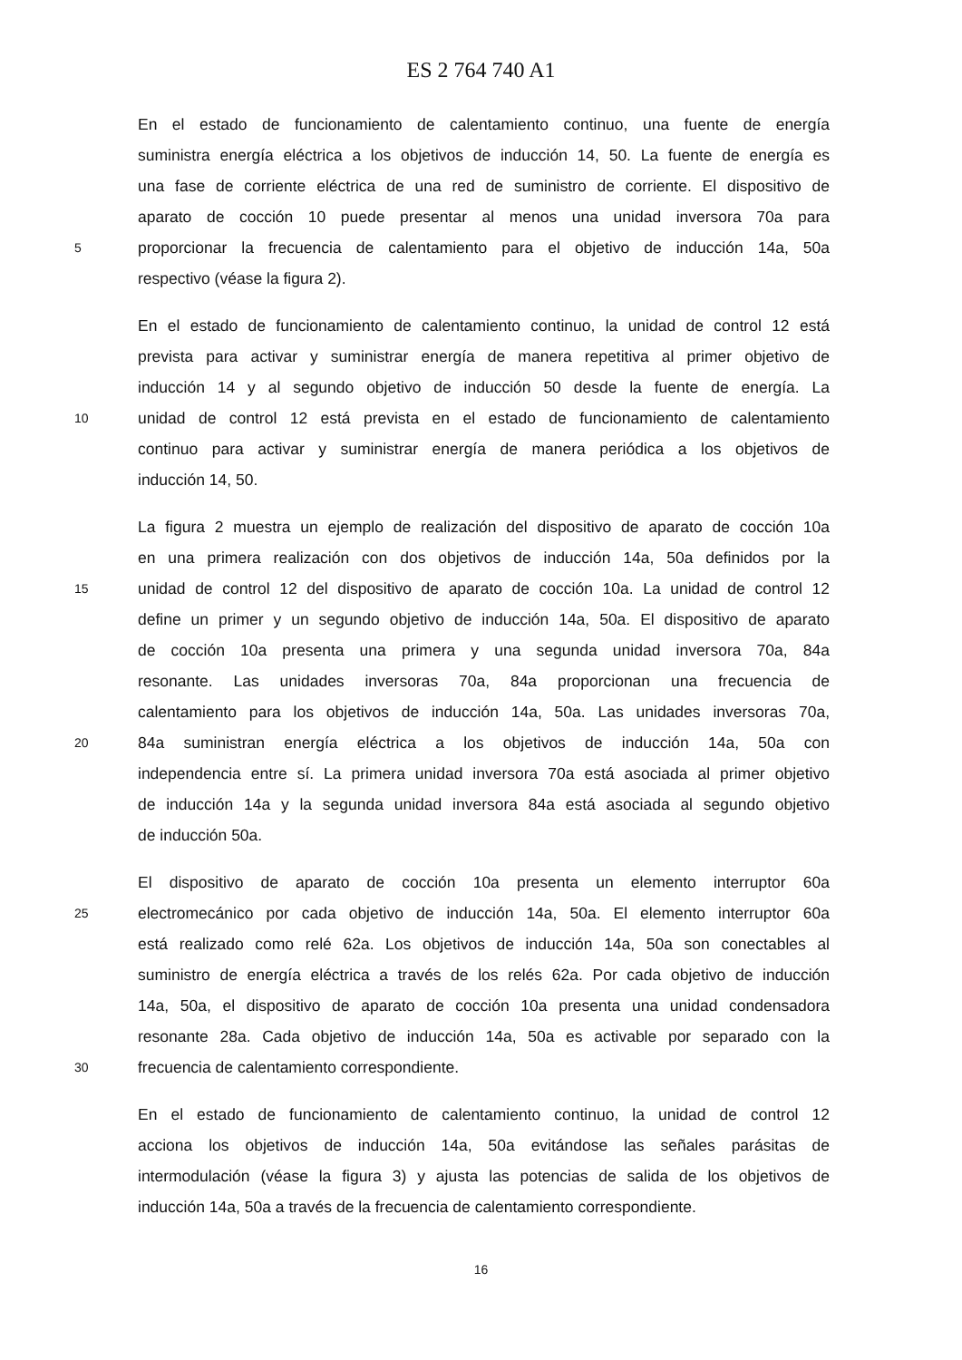ES 2 764 740 A1
En el estado de funcionamiento de calentamiento continuo, una fuente de energía
suministra energía eléctrica a los objetivos de inducción 14, 50. La fuente de energía es
una fase de corriente eléctrica de una red de suministro de corriente. El dispositivo de
aparato de cocción 10 puede presentar al menos una unidad inversora 70a para
5 proporcionar la frecuencia de calentamiento para el objetivo de inducción 14a, 50a
respectivo (véase la figura 2).
En el estado de funcionamiento de calentamiento continuo, la unidad de control 12 está
prevista para activar y suministrar energía de manera repetitiva al primer objetivo de
inducción 14 y al segundo objetivo de inducción 50 desde la fuente de energía. La
10 unidad de control 12 está prevista en el estado de funcionamiento de calentamiento
continuo para activar y suministrar energía de manera periódica a los objetivos de
inducción 14, 50.
La figura 2 muestra un ejemplo de realización del dispositivo de aparato de cocción 10a
en una primera realización con dos objetivos de inducción 14a, 50a definidos por la
15 unidad de control 12 del dispositivo de aparato de cocción 10a. La unidad de control 12
define un primer y un segundo objetivo de inducción 14a, 50a. El dispositivo de aparato
de cocción 10a presenta una primera y una segunda unidad inversora 70a, 84a
resonante. Las unidades inversoras 70a, 84a proporcionan una frecuencia de
calentamiento para los objetivos de inducción 14a, 50a. Las unidades inversoras 70a,
20 84a suministran energía eléctrica a los objetivos de inducción 14a, 50a con
independencia entre sí. La primera unidad inversora 70a está asociada al primer objetivo
de inducción 14a y la segunda unidad inversora 84a está asociada al segundo objetivo
de inducción 50a.
El dispositivo de aparato de cocción 10a presenta un elemento interruptor 60a
25 electromecánico por cada objetivo de inducción 14a, 50a. El elemento interruptor 60a
está realizado como relé 62a. Los objetivos de inducción 14a, 50a son conectables al
suministro de energía eléctrica a través de los relés 62a. Por cada objetivo de inducción
14a, 50a, el dispositivo de aparato de cocción 10a presenta una unidad condensadora
resonante 28a. Cada objetivo de inducción 14a, 50a es activable por separado con la
30 frecuencia de calentamiento correspondiente.
En el estado de funcionamiento de calentamiento continuo, la unidad de control 12
acciona los objetivos de inducción 14a, 50a evitándose las señales parásitas de
intermodulación (véase la figura 3) y ajusta las potencias de salida de los objetivos de
inducción 14a, 50a a través de la frecuencia de calentamiento correspondiente.
16